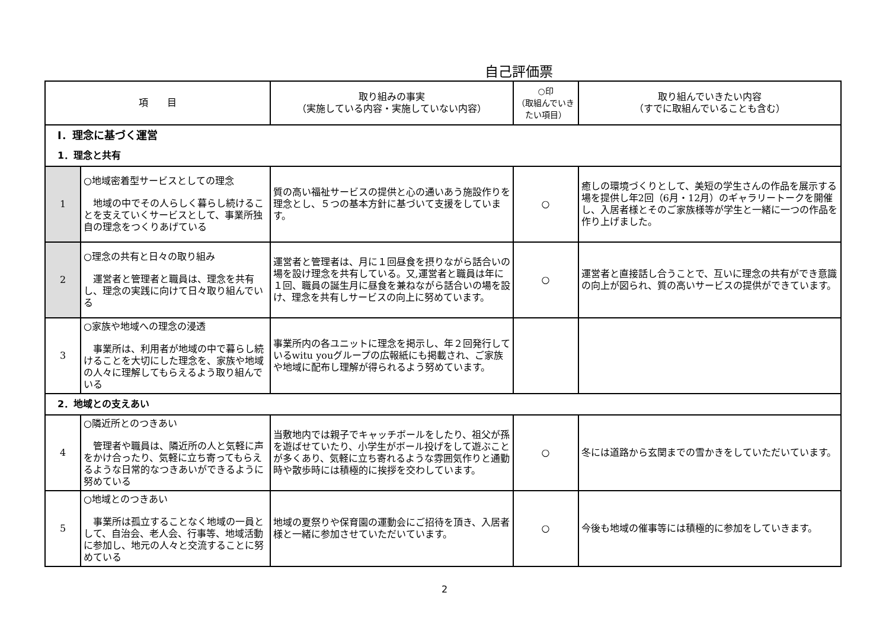自己評価票
| 項 目 | | 取り組みの事実 （実施している内容・実施していない内容） | ○印 （取組んでいきたい項目） | 取り組んでいきたい内容 （すでに取組んでいることも含む） |
| --- | --- | --- | --- | --- |
| Ⅰ．理念に基づく運営 | | | | |
| 1．理念と共有 | | | | |
| 1 | ○地域密着型サービスとしての理念 地域の中でその人らしく暮らし続けることを支えていくサービスとして、事業所独自の理念をつくりあげている | 質の高い福祉サービスの提供と心の通いあう施設作りを理念とし、５つの基本方針に基づいて支援をしています。 | ○ | 癒しの環境づくりとして、美短の学生さんの作品を展示する場を提供し年2回（6月・12月）のギャラリートークを開催し、入居者様とそのご家族様等が学生と一緒に一つの作品を作り上げました。 |
| 2 | ○理念の共有と日々の取り組み 運営者と管理者と職員は、理念を共有し、理念の実践に向けて日々取り組んでいる | 運営者と管理者は、月に１回昼食を摂りながら話合いの場を設け理念を共有している。又,運営者と職員は年に１回、職員の誕生月に昼食を兼ねながら話合いの場を設け、理念を共有しサービスの向上に努めています。 | ○ | 運営者と直接話し合うことで、互いに理念の共有ができ意識の向上が図られ、質の高いサービスの提供ができています。 |
| 3 | ○家族や地域への理念の浸透 事業所は、利用者が地域の中で暮らし続けることを大切にした理念を、家族や地域の人々に理解してもらえるよう取り組んでいる | 事業所内の各ユニットに理念を掲示し、年２回発行しているwitu youグループの広報紙にも掲載され、ご家族や地域に配布し理解が得られるよう努めています。 | | |
| 2．地域との支えあい | | | | |
| 4 | ○隣近所とのつきあい 管理者や職員は、隣近所の人と気軽に声をかけ合ったり、気軽に立ち寄ってもらえるような日常的なつきあいができるように努めている | 当敷地内では親子でキャッチボールをしたり、祖父が孫を遊ばせていたり、小学生がボール投げをして遊ぶことが多くあり、気軽に立ち寄れるような雰囲気作りと通勤時や散歩時には積極的に挨拶を交わしています。 | ○ | 冬には道路から玄関までの雪かきをしていただいています。 |
| 5 | ○地域とのつきあい 事業所は孤立することなく地域の一員として、自治会、老人会、行事等、地域活動に参加し、地元の人々と交流することに努めている | 地域の夏祭りや保育園の運動会にご招待を頂き、入居者様と一緒に参加させていただいています。 | ○ | 今後も地域の催事等には積極的に参加をしていきます。 |
2